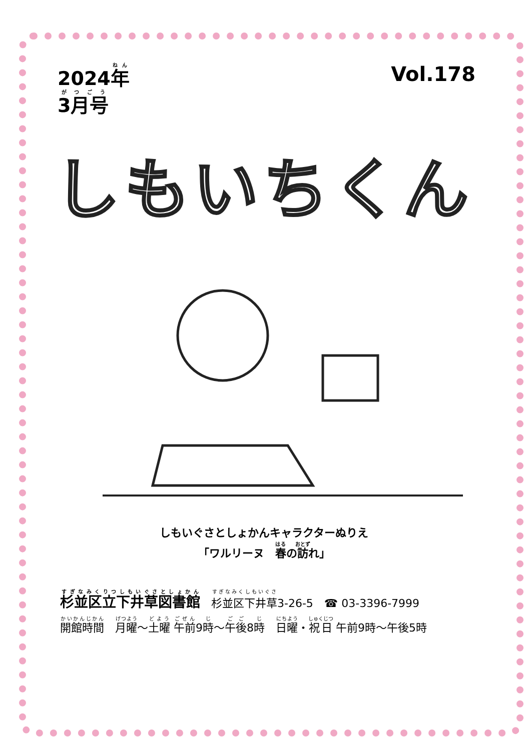2024年
3月号
Vol.178
しもいちくん
しもいぐさとしょかんキャラクターぬりえ
「ワルリーヌ　春の訪れ」
杉並区立下井草図書館　杉並区下井草3-26-5　☎ 03-3396-7999
開館時間　月曜～土曜 午前9時～午後8時　日曜・祝日 午前9時～午後5時